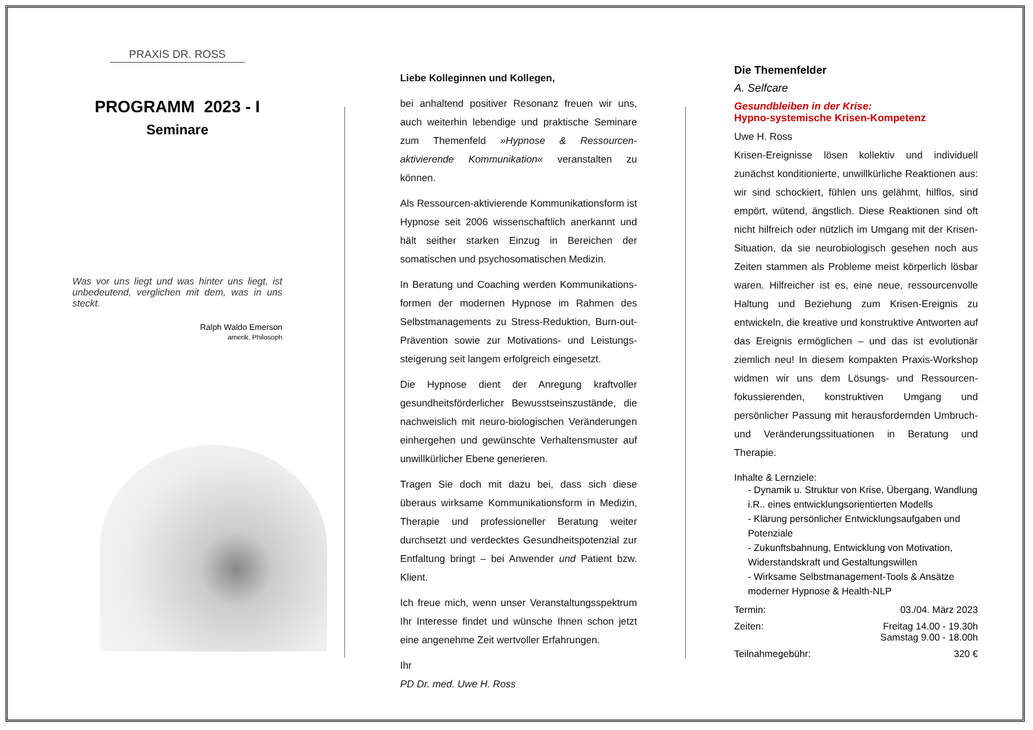PRAXIS DR. ROSS
PROGRAMM 2023 - I
Seminare
Was vor uns liegt und was hinter uns liegt, ist unbedeutend, verglichen mit dem, was in uns steckt.
Ralph Waldo Emerson
amerik. Philosoph
Liebe Kolleginnen und Kollegen,
bei anhaltend positiver Resonanz freuen wir uns, auch weiterhin lebendige und praktische Seminare zum Themenfeld »Hypnose & Ressourcen-aktivierende Kommunikation« veranstalten zu können.
Als Ressourcen-aktivierende Kommunikationsform ist Hypnose seit 2006 wissenschaftlich anerkannt und hält seither starken Einzug in Bereichen der somatischen und psychosomatischen Medizin.
In Beratung und Coaching werden Kommunikations-formen der modernen Hypnose im Rahmen des Selbstmanagements zu Stress-Reduktion, Burn-out-Prävention sowie zur Motivations- und Leistungs-steigerung seit langem erfolgreich eingesetzt.
Die Hypnose dient der Anregung kraftvoller gesundheitsförderlicher Bewusstseinszustände, die nachweislich mit neuro-biologischen Veränderungen einhergehen und gewünschte Verhaltensmuster auf unwillkürlicher Ebene generieren.
Tragen Sie doch mit dazu bei, dass sich diese überaus wirksame Kommunikationsform in Medizin, Therapie und professioneller Beratung weiter durchsetzt und verdecktes Gesundheitspotenzial zur Entfaltung bringt – bei Anwender und Patient bzw. Klient.
Ich freue mich, wenn unser Veranstaltungsspektrum Ihr Interesse findet und wünsche Ihnen schon jetzt eine angenehme Zeit wertvoller Erfahrungen.
Ihr
PD Dr. med. Uwe H. Ross
Die Themenfelder
A. Selfcare
Gesundbleiben in der Krise:
Hypno-systemische Krisen-Kompetenz
Uwe H. Ross
Krisen-Ereignisse lösen kollektiv und individuell zunächst konditionierte, unwillkürliche Reaktionen aus: wir sind schockiert, fühlen uns gelähmt, hilflos, sind empört, wütend, ängstlich. Diese Reaktionen sind oft nicht hilfreich oder nützlich im Umgang mit der Krisen-Situation, da sie neurobiologisch gesehen noch aus Zeiten stammen als Probleme meist körperlich lösbar waren. Hilfreicher ist es, eine neue, ressourcenvolle Haltung und Beziehung zum Krisen-Ereignis zu entwickeln, die kreative und konstruktive Antworten auf das Ereignis ermöglichen – und das ist evolutionär ziemlich neu! In diesem kompakten Praxis-Workshop widmen wir uns dem Lösungs- und Ressourcen-fokussierenden, konstruktiven Umgang und persönlicher Passung mit herausfordernden Umbruch- und Veränderungssituationen in Beratung und Therapie.
Inhalte & Lernziele:
- Dynamik u. Struktur von Krise, Übergang, Wandlung i.R.. eines entwicklungsorientierten Modells
- Klärung persönlicher Entwicklungsaufgaben und Potenziale
- Zukunftsbahnung, Entwicklung von Motivation, Widerstandskraft und Gestaltungswillen
- Wirksame Selbstmanagement-Tools & Ansätze moderner Hypnose & Health-NLP
Termin: 03./04. März 2023
Zeiten: Freitag 14.00 - 19.30h
Samstag 9.00 - 18.00h
Teilnahmegebühr: 320 €